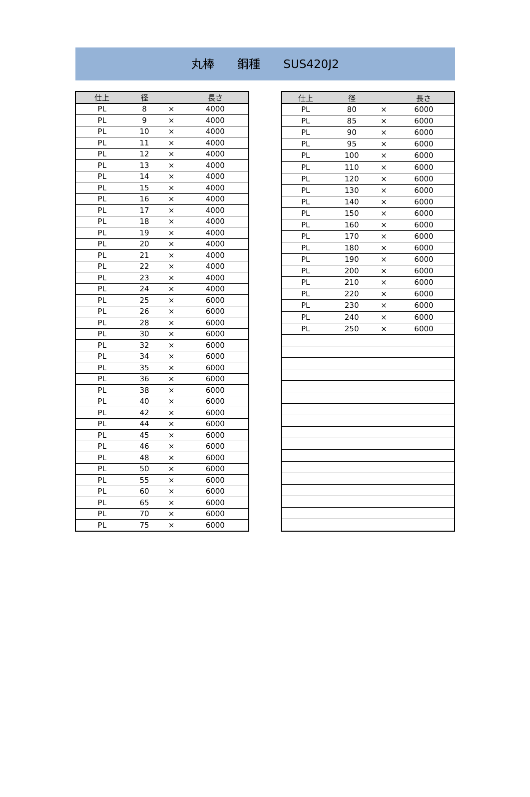丸棒　　鋼種　　SUS420J2
| 仕上 | 径 | | 長さ |
| --- | --- | --- | --- |
| PL | 8 | × | 4000 |
| PL | 9 | × | 4000 |
| PL | 10 | × | 4000 |
| PL | 11 | × | 4000 |
| PL | 12 | × | 4000 |
| PL | 13 | × | 4000 |
| PL | 14 | × | 4000 |
| PL | 15 | × | 4000 |
| PL | 16 | × | 4000 |
| PL | 17 | × | 4000 |
| PL | 18 | × | 4000 |
| PL | 19 | × | 4000 |
| PL | 20 | × | 4000 |
| PL | 21 | × | 4000 |
| PL | 22 | × | 4000 |
| PL | 23 | × | 4000 |
| PL | 24 | × | 4000 |
| PL | 25 | × | 6000 |
| PL | 26 | × | 6000 |
| PL | 28 | × | 6000 |
| PL | 30 | × | 6000 |
| PL | 32 | × | 6000 |
| PL | 34 | × | 6000 |
| PL | 35 | × | 6000 |
| PL | 36 | × | 6000 |
| PL | 38 | × | 6000 |
| PL | 40 | × | 6000 |
| PL | 42 | × | 6000 |
| PL | 44 | × | 6000 |
| PL | 45 | × | 6000 |
| PL | 46 | × | 6000 |
| PL | 48 | × | 6000 |
| PL | 50 | × | 6000 |
| PL | 55 | × | 6000 |
| PL | 60 | × | 6000 |
| PL | 65 | × | 6000 |
| PL | 70 | × | 6000 |
| PL | 75 | × | 6000 |
| 仕上 | 径 | | 長さ |
| --- | --- | --- | --- |
| PL | 80 | × | 6000 |
| PL | 85 | × | 6000 |
| PL | 90 | × | 6000 |
| PL | 95 | × | 6000 |
| PL | 100 | × | 6000 |
| PL | 110 | × | 6000 |
| PL | 120 | × | 6000 |
| PL | 130 | × | 6000 |
| PL | 140 | × | 6000 |
| PL | 150 | × | 6000 |
| PL | 160 | × | 6000 |
| PL | 170 | × | 6000 |
| PL | 180 | × | 6000 |
| PL | 190 | × | 6000 |
| PL | 200 | × | 6000 |
| PL | 210 | × | 6000 |
| PL | 220 | × | 6000 |
| PL | 230 | × | 6000 |
| PL | 240 | × | 6000 |
| PL | 250 | × | 6000 |